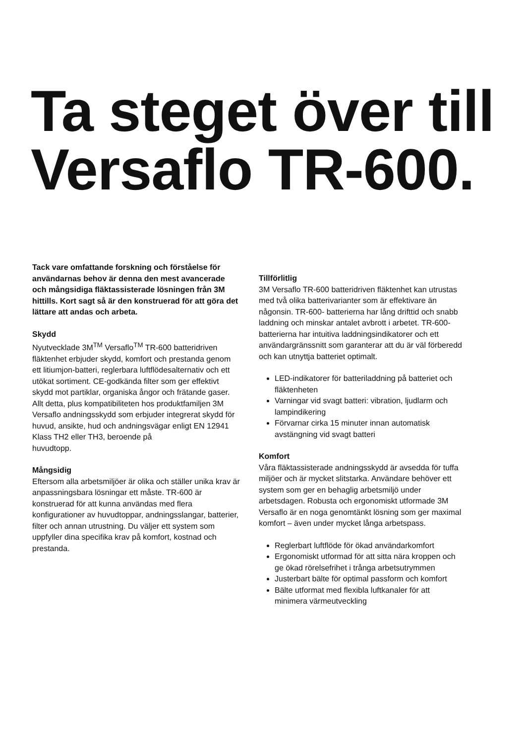Ta steget över till Versaflo TR-600.
Tack vare omfattande forskning och förståelse för användarnas behov är denna den mest avancerade och mångsidiga fläktassisterade lösningen från 3M hittills. Kort sagt så är den konstruerad för att göra det lättare att andas och arbeta.
Skydd
Nyutvecklade 3M<sup>TM</sup> Versaflo<sup>TM</sup> TR-600 batteridriven fläktenhet erbjuder skydd, komfort och prestanda genom ett litiumjon-batteri, reglerbara luftflödesalternativ och ett utökat sortiment. CE-godkända filter som ger effektivt skydd mot partiklar, organiska ångor och frätande gaser. Allt detta, plus kompatibiliteten hos produktfamiljen 3M Versaflo andningsskydd som erbjuder integrerat skydd för huvud, ansikte, hud och andningsvägar enligt EN 12941 Klass TH2 eller TH3, beroende på
huvudtopp.
Mångsidig
Eftersom alla arbetsmiljöer är olika och ställer unika krav är anpassningsbara lösningar ett måste. TR-600 är konstruerad för att kunna användas med flera konfigurationer av huvudtoppar, andnings­slangar, batterier, filter och annan utrustning. Du väljer ett system som uppfyller dina specifika krav på komfort, kostnad och prestanda.
Tillförlitlig
3M Versaflo TR-600 batteridriven fläktenhet kan utrustas med två olika batterivarianter som är effektivare än någonsin. TR-600- batterierna har lång drifttid och snabb laddning och minskar antalet avbrott i arbetet. TR-600-batterierna har intuitiva laddningsindikatorer och ett användargränssnitt som garanterar att du är väl förberedd och kan utnyttja batteriet optimalt.
LED-indikatorer för batteriladdning på batteriet och fläktenheten
Varningar vid svagt batteri: vibration, ljudlarm och lampindikering
Förvarnar cirka 15 minuter innan automatisk avstängning vid svagt batteri
Komfort
Våra fläktassisterade andningsskydd är avsedda för tuffa miljöer och är mycket slitstarka. Användare behöver ett system som ger en behaglig arbetsmiljö under arbetsdagen. Robusta och ergonomiskt utformade 3M Versaflo är en noga genomtänkt lösning som ger maximal komfort – även under mycket långa arbetspass.
Reglerbart luftflöde för ökad användarkomfort
Ergonomiskt utformad för att sitta nära kroppen och ge ökad rörelsefrihet i trånga arbetsutrymmen
Justerbart bälte för optimal passform och komfort
Bälte utformat med flexibla luftkanaler för att minimera värmeutveckling